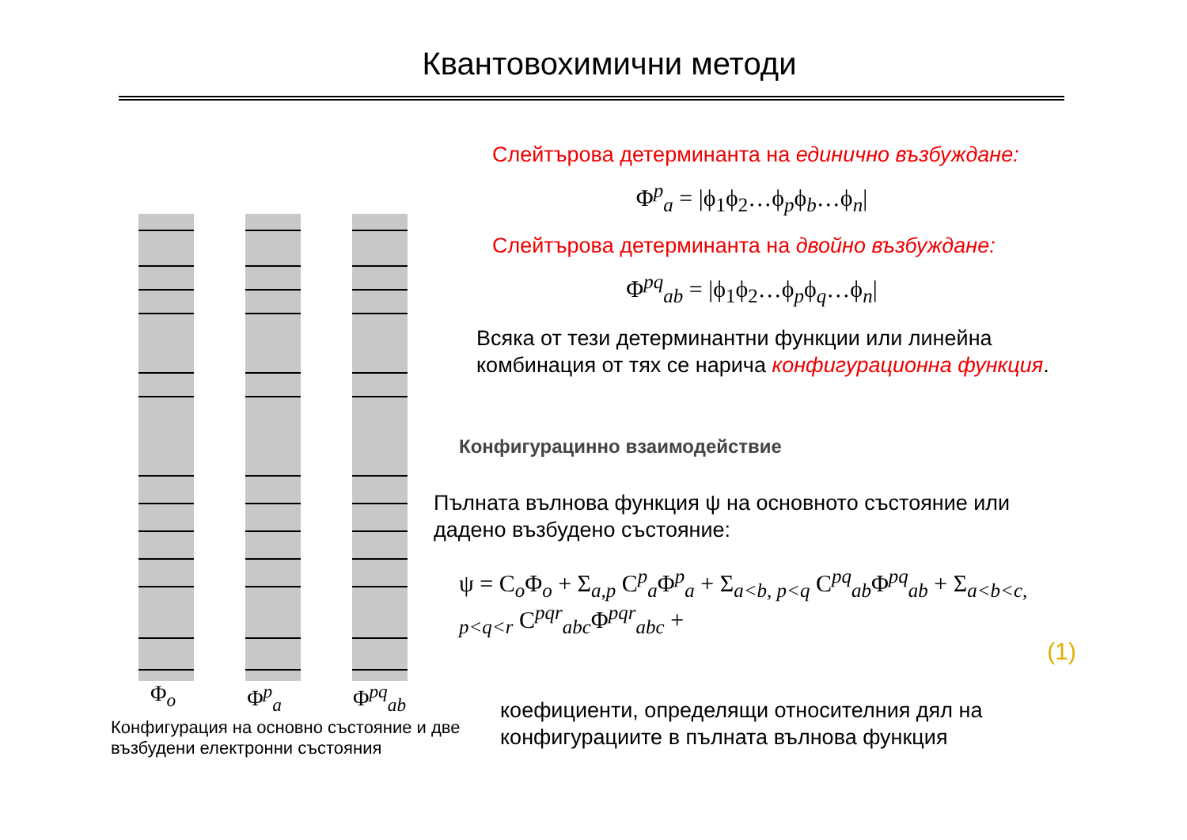Квантовохимични методи
Φ<sub>o</sub> Φ<sup>p</sup><sub>a</sub> Φ<sup>pq</sup><sub>ab</sub>
Конфигурация на основно състояние и две възбудени електронни състояния
Слейтърова детерминанта на единично възбуждане:
Φ<sup>p</sup><sub>a</sub> = |ϕ<sub>1</sub>ϕ<sub>2</sub>…ϕ<sub>p</sub>ϕ<sub>b</sub>…ϕ<sub>n</sub>|
Слейтърова детерминанта на двойно възбуждане:
Φ<sup>pq</sup><sub>ab</sub> = |ϕ<sub>1</sub>ϕ<sub>2</sub>…ϕ<sub>p</sub>ϕ<sub>q</sub>…ϕ<sub>n</sub>|
Всяка от тези детерминантни функции или линейна комбинация от тях се нарича конфигурационна функция.
Конфигурацинно взаимодействие
Пълната вълнова функция ψ на основното състояние или дадено възбудено състояние:
ψ = C<sub>o</sub>Φ<sub>o</sub> + Σ<sub>a,p</sub> C<sup>p</sup><sub>a</sub>Φ<sup>p</sup><sub>a</sub> + Σ<sub>a<b, p<q</sub> C<sup>pq</sup><sub>ab</sub>Φ<sup>pq</sup><sub>ab</sub> + Σ<sub>a<b<c, p<q<r</sub> C<sup>pqr</sup><sub>abc</sub>Φ<sup>pqr</sup><sub>abc</sub> +
(1)
коефициенти, определящи относителния дял на конфигурациите в пълната вълнова функция